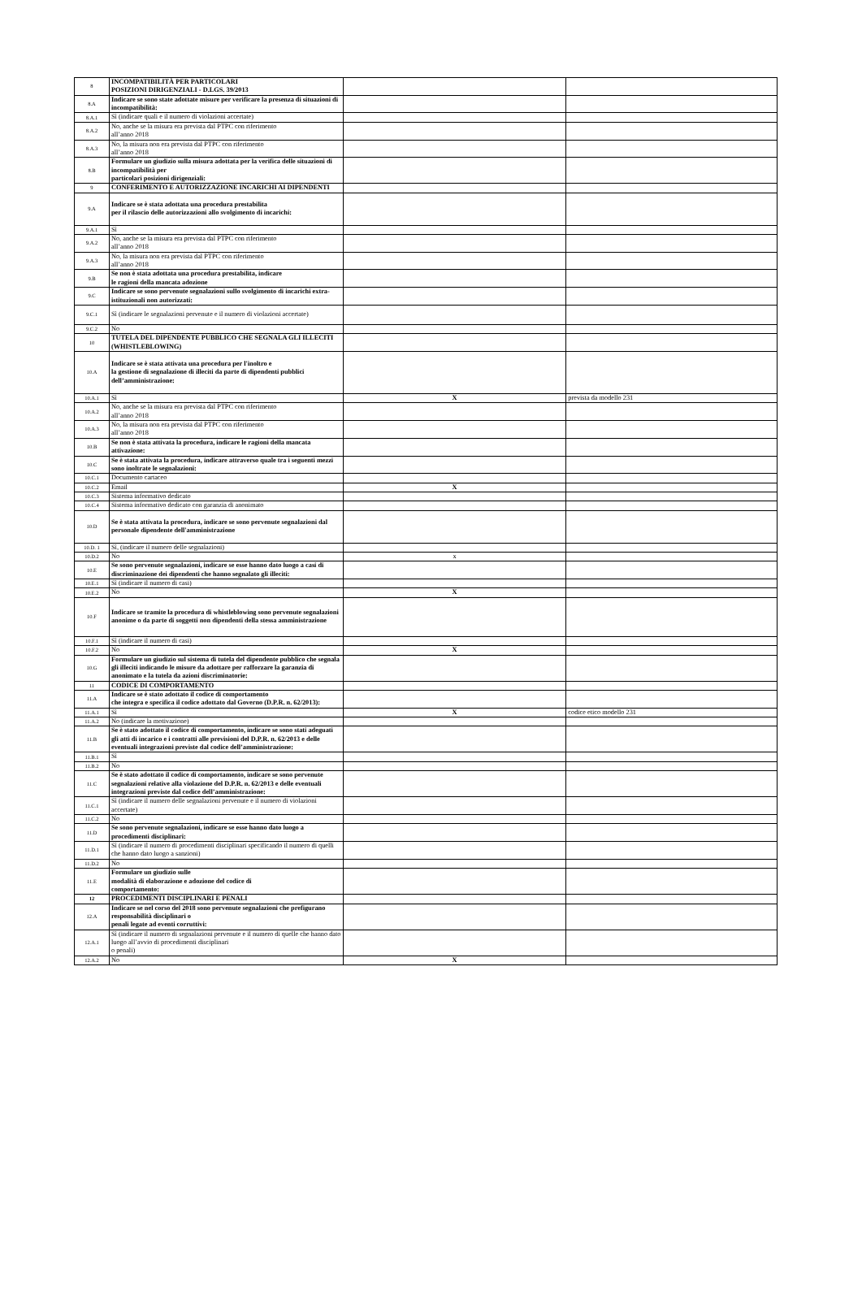| 8 | INCOMPATIBILITÀ PER PARTICOLARI POSIZIONI DIRIGENZIALI - D.LGS. 39/2013 | | |
| 8.A | Indicare se sono state adottate misure per verificare la presenza di situazioni di incompatibilità: | | |
| 8.A.1 | Sì (indicare quali e il numero di violazioni accertate) | | |
| 8.A.2 | No, anche se la misura era prevista dal PTPC con riferimento all’anno 2018 | | |
| 8.A.3 | No, la misura non era prevista dal PTPC con riferimento all’anno 2018 | | |
| 8.B | Formulare un giudizio sulla misura adottata per la verifica delle situazioni di incompatibilità per particolari posizioni dirigenziali: | | |
| 9 | CONFERIMENTO E AUTORIZZAZIONE INCARICHI AI DIPENDENTI | | |
| 9.A | Indicare se è stata adottata una procedura prestabilita per il rilascio delle autorizzazioni allo svolgimento di incarichi: | | |
| 9.A.1 | Sì | | |
| 9.A.2 | No, anche se la misura era prevista dal PTPC con riferimento all’anno 2018 | | |
| 9.A.3 | No, la misura non era prevista dal PTPC con riferimento all’anno 2018 | | |
| 9.B | Se non è stata adottata una procedura prestabilita, indicare le ragioni della mancata adozione | | |
| 9.C | Indicare se sono pervenute segnalazioni sullo svolgimento di incarichi extra-istituzionali non autorizzati: | | |
| 9.C.1 | Sì (indicare le segnalazioni pervenute e il numero di violazioni accertate) | | |
| 9.C.2 | No | | |
| 10 | TUTELA DEL DIPENDENTE PUBBLICO CHE SEGNALA GLI ILLECITI (WHISTLEBLOWING) | | |
| 10.A | Indicare se è stata attivata una procedura per l'inoltro e la gestione di segnalazione di illeciti da parte di dipendenti pubblici dell’amministrazione: | | |
| 10.A.1 | Sì | X | prevista da modello 231 |
| 10.A.2 | No, anche se la misura era prevista dal PTPC con riferimento all’anno 2018 | | |
| 10.A.3 | No, la misura non era prevista dal PTPC con riferimento all’anno 2018 | | |
| 10.B | Se non è stata attivata la procedura, indicare le ragioni della mancata attivazione: | | |
| 10.C | Se è stata attivata la procedura, indicare attraverso quale tra i seguenti mezzi sono inoltrate le segnalazioni: | | |
| 10.C.1 | Documento cartaceo | | |
| 10.C.2 | Email | X | |
| 10.C.3 | Sistema informativo dedicato | | |
| 10.C.4 | Sistema informativo dedicato con garanzia di anonimato | | |
| 10.D | Se è stata attivata la procedura, indicare se sono pervenute segnalazioni dal personale dipendente dell'amministrazione | | |
| 10.D. 1 | Sì, (indicare il numero delle segnalazioni) | | |
| 10.D.2 | No | x | |
| 10.E | Se sono pervenute segnalazioni, indicare se esse hanno dato luogo a casi di discriminazione dei dipendenti che hanno segnalato gli illeciti: | | |
| 10.E.1 | Sì (indicare il numero di casi) | | |
| 10.E.2 | No | X | |
| 10.F | Indicare se tramite la procedura di whistleblowing sono pervenute segnalazioni anonime o da parte di soggetti non dipendenti della stessa amministrazione | | |
| 10.F.1 | Sì (indicare il numero di casi) | | |
| 10.F.2 | No | X | |
| 10.G | Formulare un giudizio sul sistema di tutela del dipendente pubblico che segnala gli illeciti indicando le misure da adottare per rafforzare la garanzia di anonimato e la tutela da azioni discriminatorie: | | |
| 11 | CODICE DI COMPORTAMENTO | | |
| 11.A | Indicare se è stato adottato il codice di comportamento che integra e specifica il codice adottato dal Governo (D.P.R. n. 62/2013): | | |
| 11.A.1 | Sì | X | codice etico modello 231 |
| 11.A.2 | No (indicare la motivazione) | | |
| 11.B | Se è stato adottato il codice di comportamento, indicare se sono stati adeguati gli atti di incarico e i contratti alle previsioni del D.P.R. n. 62/2013 e delle eventuali integrazioni previste dal codice dell’amministrazione: | | |
| 11.B.1 | Sì | | |
| 11.B.2 | No | | |
| 11.C | Se è stato adottato il codice di comportamento, indicare se sono pervenute segnalazioni relative alla violazione del D.P.R. n. 62/2013 e delle eventuali integrazioni previste dal codice dell’amministrazione: | | |
| 11.C.1 | Sì (indicare il numero delle segnalazioni pervenute e il numero di violazioni accertate) | | |
| 11.C.2 | No | | |
| 11.D | Se sono pervenute segnalazioni, indicare se esse hanno dato luogo a procedimenti disciplinari: | | |
| 11.D.1 | Sì (indicare il numero di procedimenti disciplinari specificando il numero di quelli che hanno dato luogo a sanzioni) | | |
| 11.D.2 | No | | |
| 11.E | Formulare un giudizio sulle modalità di elaborazione e adozione del codice di comportamento: | | |
| 12 | PROCEDIMENTI DISCIPLINARI E PENALI | | |
| 12.A | Indicare se nel corso del 2018 sono pervenute segnalazioni che prefigurano responsabilità disciplinari o penali legate ad eventi corruttivi: | | |
| 12.A.1 | Sì (indicare il numero di segnalazioni pervenute e il numero di quelle che hanno dato luogo all’avvio di procedimenti disciplinari o penali) | | |
| 12.A.2 | No | X | |